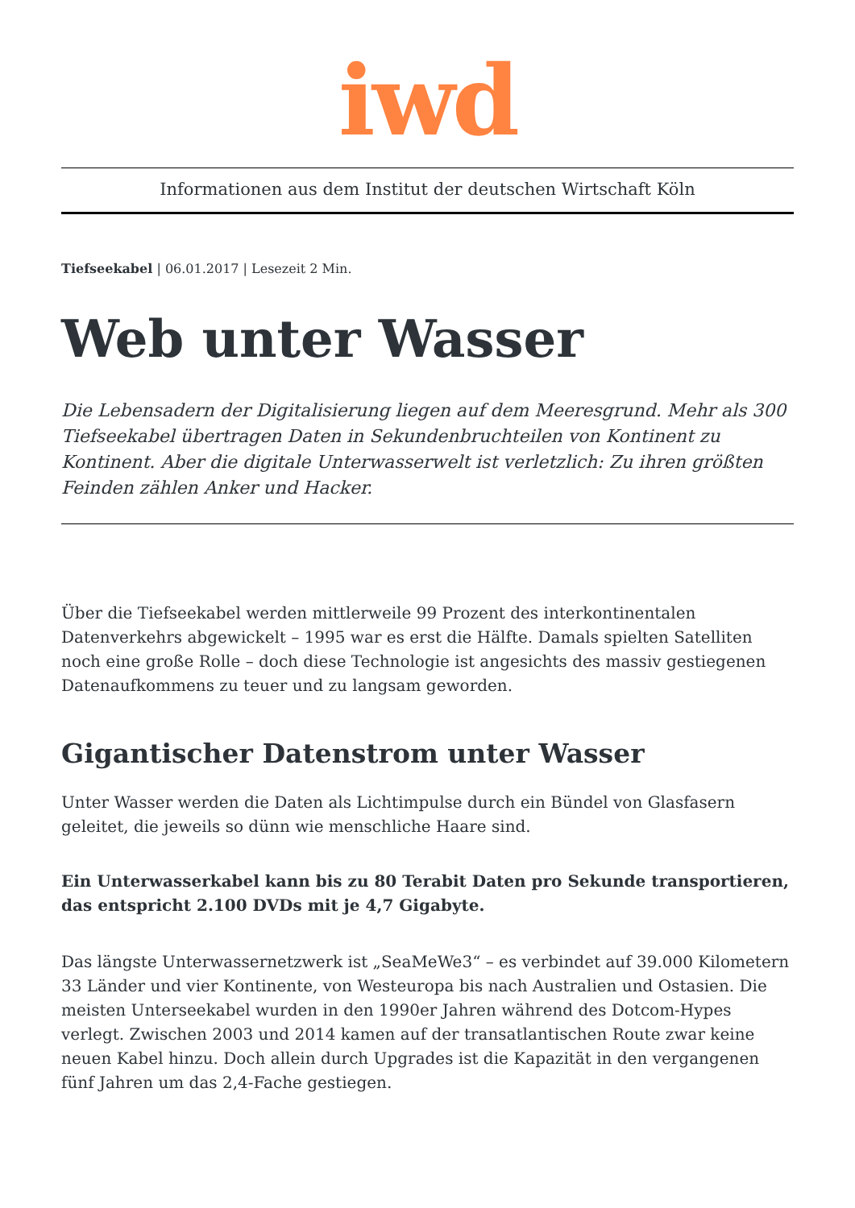iwd
Informationen aus dem Institut der deutschen Wirtschaft Köln
Tiefseekabel | 06.01.2017 | Lesezeit 2 Min.
Web unter Wasser
Die Lebensadern der Digitalisierung liegen auf dem Meeresgrund. Mehr als 300 Tiefseekabel übertragen Daten in Sekundenbruchteilen von Kontinent zu Kontinent. Aber die digitale Unterwasserwelt ist verletzlich: Zu ihren größten Feinden zählen Anker und Hacker.
Über die Tiefseekabel werden mittlerweile 99 Prozent des interkontinentalen Datenverkehrs abgewickelt – 1995 war es erst die Hälfte. Damals spielten Satelliten noch eine große Rolle – doch diese Technologie ist angesichts des massiv gestiegenen Datenaufkommens zu teuer und zu langsam geworden.
Gigantischer Datenstrom unter Wasser
Unter Wasser werden die Daten als Lichtimpulse durch ein Bündel von Glasfasern geleitet, die jeweils so dünn wie menschliche Haare sind.
Ein Unterwasserkabel kann bis zu 80 Terabit Daten pro Sekunde transportieren, das entspricht 2.100 DVDs mit je 4,7 Gigabyte.
Das längste Unterwassernetzwerk ist „SeaMeWe3“ – es verbindet auf 39.000 Kilometern 33 Länder und vier Kontinente, von Westeuropa bis nach Australien und Ostasien. Die meisten Unterseekabel wurden in den 1990er Jahren während des Dotcom-Hypes verlegt. Zwischen 2003 und 2014 kamen auf der transatlantischen Route zwar keine neuen Kabel hinzu. Doch allein durch Upgrades ist die Kapazität in den vergangenen fünf Jahren um das 2,4-Fache gestiegen.